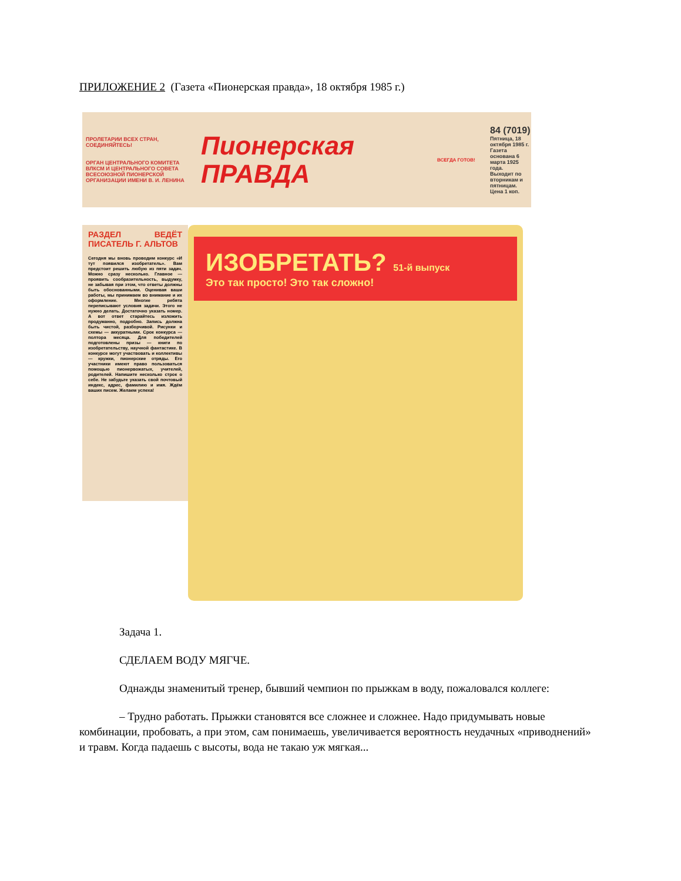ПРИЛОЖЕНИЕ 2 (Газета «Пионерская правда», 18 октября 1985 г.)
ПРОЛЕТАРИИ ВСЕХ СТРАН, СОЕДИНЯЙТЕСЬ!
ОРГАН ЦЕНТРАЛЬНОГО КОМИТЕТА ВЛКСМ И ЦЕНТРАЛЬНОГО СОВЕТА ВСЕСОЮЗНОЙ ПИОНЕРСКОЙ ОРГАНИЗАЦИИ ИМЕНИ В. И. ЛЕНИНА
Пионерская
ПРАВДА
ВСЕГДА ГОТОВ!
84 (7019)
Пятница, 18 октября 1985 г.
Газета основана 6 марта 1925 года.
Выходит по вторникам и пятницам.
Цена 1 коп.
РАЗДЕЛ ВЕДЁТ ПИСАТЕЛЬ Г. АЛЬТОВ
Сегодня мы вновь проводим конкурс «И тут появился изобретатель». Вам предстоит решить любую из пяти задач. Можно сразу несколько. Главное — проявить сообразительность, выдумку, не забывая при этом, что ответы должны быть обоснованными. Оценивая ваши работы, мы принимаем во внимание и их оформление. Многие ребята переписывают условия задачи. Этого не нужно делать. Достаточно указать номер. А вот ответ старайтесь изложить продуманно, подробно. Запись должна быть чистой, разборчивой. Рисунки и схемы — аккуратными. Срок конкурса — полтора месяца. Для победителей подготовлены призы — книги по изобретательству, научной фантастике. В конкурсе могут участвовать и коллективы — кружки, пионерские отряды. Его участники имеют право пользоваться помощью пионервожатых, учителей, родителей. Напишите несколько строк о себе. Не забудьте указать свой почтовый индекс, адрес, фамилию и имя. Ждём ваших писем. Желаем успеха!
ИЗОБРЕТАТЬ? 51-й выпуск
Это так просто! Это так сложно!
Задача 1.
СДЕЛАЕМ ВОДУ МЯГЧЕ.
Однажды знаменитый тренер, бывший чемпион по прыжкам в воду, пожаловался коллеге:
– Трудно работать. Прыжки становятся все сложнее и сложнее. Надо придумывать новые комбинации, пробовать, а при этом, сам понимаешь, увеличивается вероятность неудачных «приводнений» и травм. Когда падаешь с высоты, вода не такаю уж мягкая...